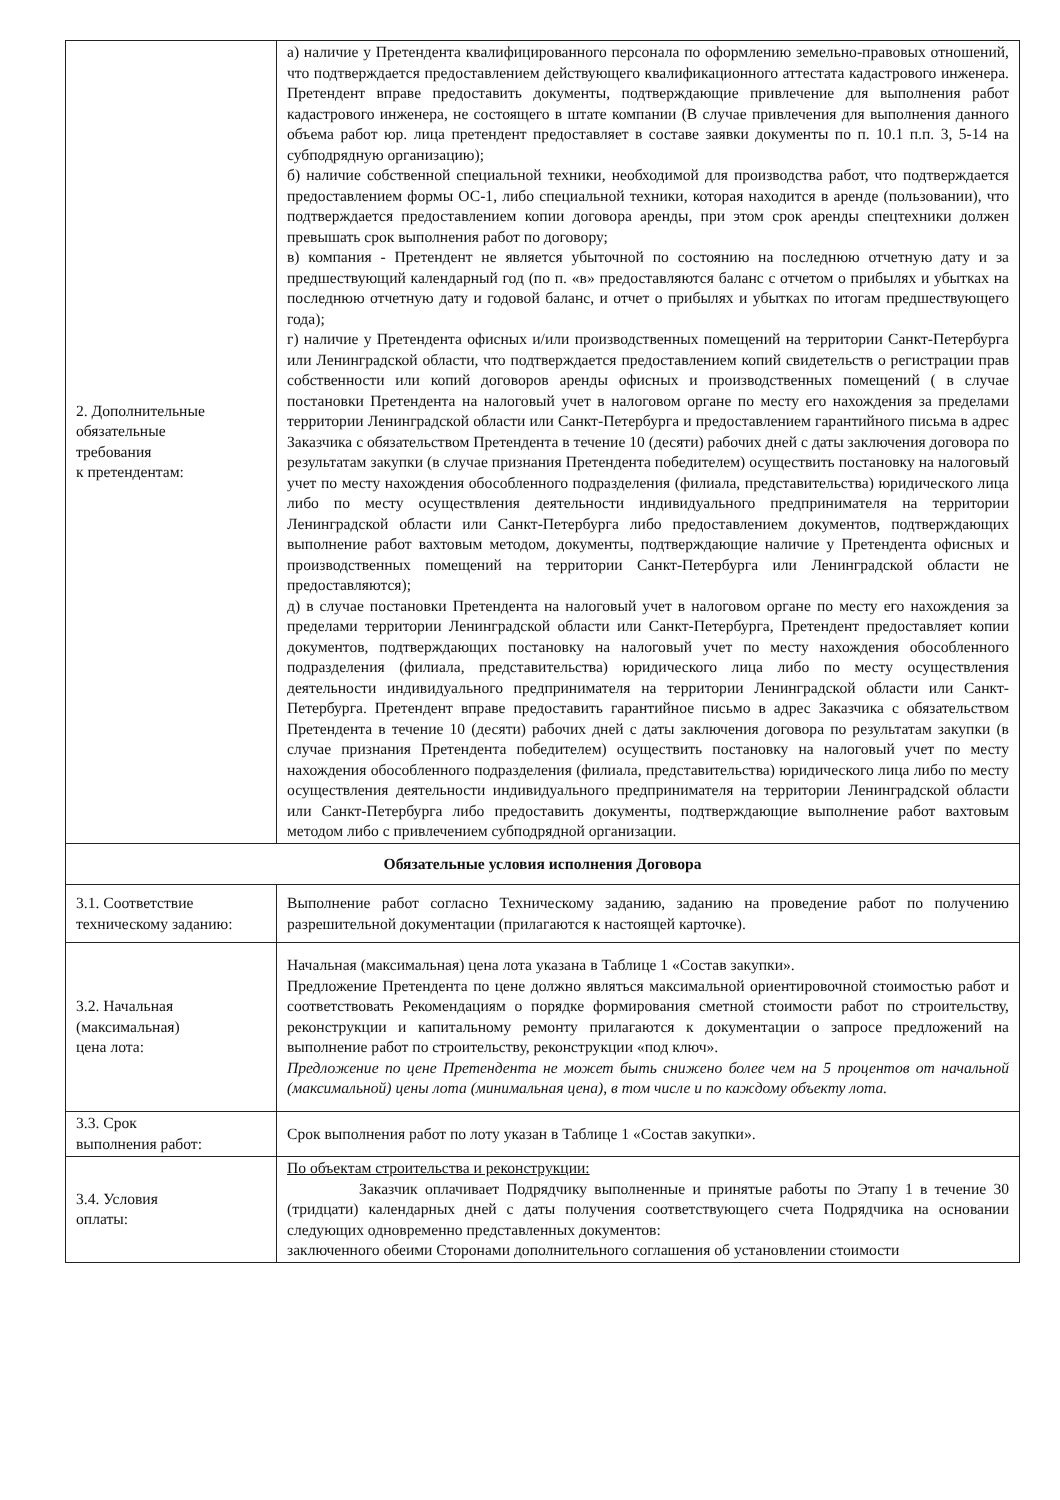| 2. Дополнительные обязательные требования к претендентам: | а) наличие у Претендента квалифицированного персонала по оформлению земельно-правовых отношений, что подтверждается предоставлением действующего квалификационного аттестата кадастрового инженера. Претендент вправе предоставить документы, подтверждающие привлечение для выполнения работ кадастрового инженера, не состоящего в штате компании (В случае привлечения для выполнения данного объема работ юр. лица претендент предоставляет в составе заявки документы по п. 10.1 п.п. 3, 5-14 на субподрядную организацию); б) наличие собственной специальной техники, необходимой для производства работ, что подтверждается предоставлением формы ОС-1, либо специальной техники, которая находится в аренде (пользовании), что подтверждается предоставлением копии договора аренды, при этом срок аренды спецтехники должен превышать срок выполнения работ по договору; в) компания - Претендент не является убыточной по состоянию на последнюю отчетную дату и за предшествующий календарный год (по п. «в» предоставляются баланс с отчетом о прибылях и убытках на последнюю отчетную дату и годовой баланс, и отчет о прибылях и убытках по итогам предшествующего года); г) наличие у Претендента офисных и/или производственных помещений на территории Санкт-Петербурга или Ленинградской области, что подтверждается предоставлением копий свидетельств о регистрации прав собственности или копий договоров аренды офисных и производственных помещений ( в случае постановки Претендента на налоговый учет в налоговом органе по месту его нахождения за пределами территории Ленинградской области или Санкт-Петербурга и предоставлением гарантийного письма в адрес Заказчика с обязательством Претендента в течение 10 (десяти) рабочих дней с даты заключения договора по результатам закупки (в случае признания Претендента победителем) осуществить постановку на налоговый учет по месту нахождения обособленного подразделения (филиала, представительства) юридического лица либо по месту осуществления деятельности индивидуального предпринимателя на территории Ленинградской области или Санкт-Петербурга либо предоставлением документов, подтверждающих выполнение работ вахтовым методом, документы, подтверждающие наличие у Претендента офисных и производственных помещений на территории Санкт-Петербурга или Ленинградской области не предоставляются); д) в случае постановки Претендента на налоговый учет в налоговом органе по месту его нахождения за пределами территории Ленинградской области или Санкт-Петербурга, Претендент предоставляет копии документов, подтверждающих постановку на налоговый учет по месту нахождения обособленного подразделения (филиала, представительства) юридического лица либо по месту осуществления деятельности индивидуального предпринимателя на территории Ленинградской области или Санкт-Петербурга. Претендент вправе предоставить гарантийное письмо в адрес Заказчика с обязательством Претендента в течение 10 (десяти) рабочих дней с даты заключения договора по результатам закупки (в случае признания Претендента победителем) осуществить постановку на налоговый учет по месту нахождения обособленного подразделения (филиала, представительства) юридического лица либо по месту осуществления деятельности индивидуального предпринимателя на территории Ленинградской области или Санкт-Петербурга либо предоставить документы, подтверждающие выполнение работ вахтовым методом либо с привлечением субподрядной организации. |
| Обязательные условия исполнения Договора | |
| 3.1. Соответствие техническому заданию: | Выполнение работ согласно Техническому заданию, заданию на проведение работ по получению разрешительной документации (прилагаются к настоящей карточке). |
| 3.2. Начальная (максимальная) цена лота: | Начальная (максимальная) цена лота указана в Таблице 1 «Состав закупки». Предложение Претендента по цене должно являться максимальной ориентировочной стоимостью работ и соответствовать Рекомендациям о порядке формирования сметной стоимости работ по строительству, реконструкции и капитальному ремонту прилагаются к документации о запросе предложений на выполнение работ по строительству, реконструкции «под ключ». Предложение по цене Претендента не может быть снижено более чем на 5 процентов от начальной (максимальной) цены лота (минимальная цена), в том числе и по каждому объекту лота. |
| 3.3. Срок выполнения работ: | Срок выполнения работ по лоту указан в Таблице 1 «Состав закупки». |
| 3.4. Условия оплаты: | По объектам строительства и реконструкции: Заказчик оплачивает Подрядчику выполненные и принятые работы по Этапу 1 в течение 30 (тридцати) календарных дней с даты получения соответствующего счета Подрядчика на основании следующих одновременно представленных документов: заключенного обеими Сторонами дополнительного соглашения об установлении стоимости |